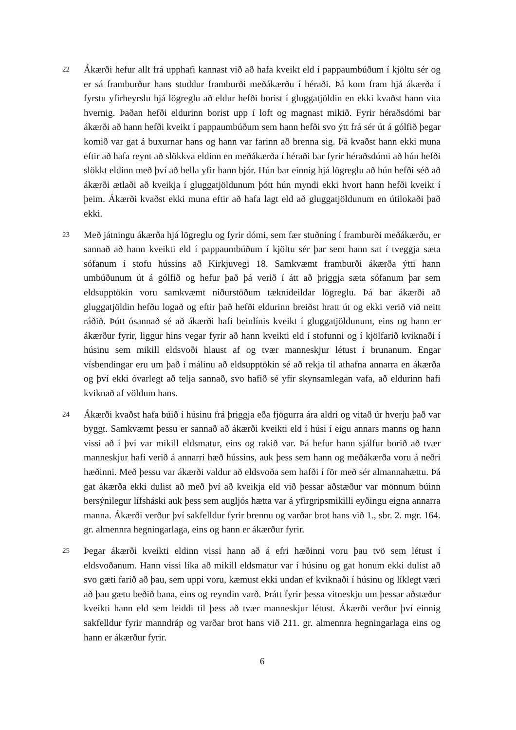22
Ákærði hefur allt frá upphafi kannast við að hafa kveikt eld í pappaumbúðum í kjöltu sér og er sá framburður hans studdur framburði meðákærðu í héraði. Þá kom fram hjá ákærða í fyrstu yfirheyrslu hjá lögreglu að eldur hefði borist í gluggatjöldin en ekki kvaðst hann vita hvernig. Þaðan hefði eldurinn borist upp í loft og magnast mikið. Fyrir héraðsdómi bar ákærði að hann hefði kveikt í pappaumbúðum sem hann hefði svo ýtt frá sér út á gólfið þegar komið var gat á buxurnar hans og hann var farinn að brenna sig. Þá kvaðst hann ekki muna eftir að hafa reynt að slökkva eldinn en meðákærða í héraði bar fyrir héraðsdómi að hún hefði slökkt eldinn með því að hella yfir hann bjór. Hún bar einnig hjá lögreglu að hún hefði séð að ákærði ætlaði að kveikja í gluggatjöldunum þótt hún myndi ekki hvort hann hefði kveikt í þeim. Ákærði kvaðst ekki muna eftir að hafa lagt eld að gluggatjöldunum en útilokaði það ekki.
23
Með játningu ákærða hjá lögreglu og fyrir dómi, sem fær stuðning í framburði meðákærðu, er sannað að hann kveikti eld í pappaumbúðum í kjöltu sér þar sem hann sat í tveggja sæta sófanum í stofu hússins að Kirkjuvegi 18. Samkvæmt framburði ákærða ýtti hann umbúðunum út á gólfið og hefur það þá verið í átt að þriggja sæta sófanum þar sem eldsupptökin voru samkvæmt niðurstöðum tæknideildar lögreglu. Þá bar ákærði að gluggatjöldin hefðu logað og eftir það hefði eldurinn breiðst hratt út og ekki verið við neitt ráðið. Þótt ósannað sé að ákærði hafi beinlínis kveikt í gluggatjöldunum, eins og hann er ákærður fyrir, liggur hins vegar fyrir að hann kveikti eld í stofunni og í kjölfarið kviknaði í húsinu sem mikill eldsvoði hlaust af og tvær manneskjur létust í brunanum. Engar vísbendingar eru um það í málinu að eldsupptökin sé að rekja til athafna annarra en ákærða og því ekki óvarlegt að telja sannað, svo hafið sé yfir skynsamlegan vafa, að eldurinn hafi kviknað af völdum hans.
24
Ákærði kvaðst hafa búið í húsinu frá þriggja eða fjögurra ára aldri og vitað úr hverju það var byggt. Samkvæmt þessu er sannað að ákærði kveikti eld í húsi í eigu annars manns og hann vissi að í því var mikill eldsmatur, eins og rakið var. Þá hefur hann sjálfur borið að tvær manneskjur hafi verið á annarri hæð hússins, auk þess sem hann og meðákærða voru á neðri hæðinni. Með þessu var ákærði valdur að eldsvoða sem hafði í för með sér almannahættu. Þá gat ákærða ekki dulist að með því að kveikja eld við þessar aðstæður var mönnum búinn bersýnilegur lífsháski auk þess sem augljós hætta var á yfirgripsmikilli eyðingu eigna annarra manna. Ákærði verður því sakfelldur fyrir brennu og varðar brot hans við 1., sbr. 2. mgr. 164. gr. almennra hegningarlaga, eins og hann er ákærður fyrir.
25
Þegar ákærði kveikti eldinn vissi hann að á efri hæðinni voru þau tvö sem létust í eldsvoðanum. Hann vissi líka að mikill eldsmatur var í húsinu og gat honum ekki dulist að svo gæti farið að þau, sem uppi voru, kæmust ekki undan ef kviknaði í húsinu og líklegt væri að þau gætu beðið bana, eins og reyndin varð. Þrátt fyrir þessa vitneskju um þessar aðstæður kveikti hann eld sem leiddi til þess að tvær manneskjur létust. Ákærði verður því einnig sakfelldur fyrir manndráp og varðar brot hans við 211. gr. almennra hegningarlaga eins og hann er ákærður fyrir.
6